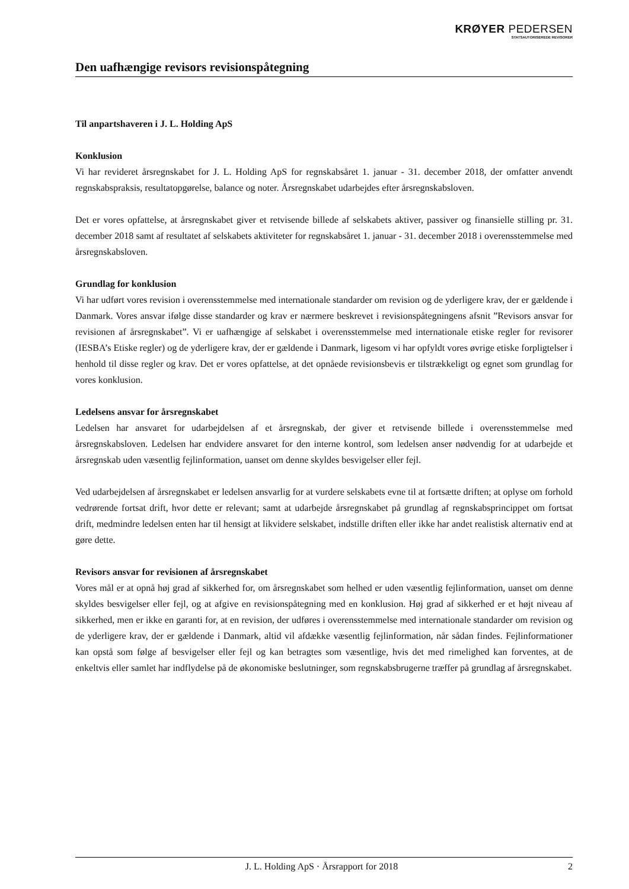KRØYER PEDERSEN
STATSAUTORISEREDE REVISORER
Den uafhængige revisors revisionspåtegning
Til anpartshaveren i J. L. Holding ApS
Konklusion
Vi har revideret årsregnskabet for J. L. Holding ApS for regnskabsåret 1. januar - 31. december 2018, der omfatter anvendt regnskabspraksis, resultatopgørelse, balance og noter. Årsregnskabet udarbejdes efter årsregnskabsloven.
Det er vores opfattelse, at årsregnskabet giver et retvisende billede af selskabets aktiver, passiver og finansielle stilling pr. 31. december 2018 samt af resultatet af selskabets aktiviteter for regnskabsåret 1. januar - 31. december 2018 i overensstemmelse med årsregnskabsloven.
Grundlag for konklusion
Vi har udført vores revision i overensstemmelse med internationale standarder om revision og de yderligere krav, der er gældende i Danmark. Vores ansvar ifølge disse standarder og krav er nærmere beskrevet i revisionspåtegningens afsnit ”Revisors ansvar for revisionen af årsregnskabet”. Vi er uafhængige af selskabet i overensstemmelse med internationale etiske regler for revisorer (IESBA’s Etiske regler) og de yderligere krav, der er gældende i Danmark, ligesom vi har opfyldt vores øvrige etiske forpligtelser i henhold til disse regler og krav. Det er vores opfattelse, at det opnåede revisionsbevis er tilstrækkeligt og egnet som grundlag for vores konklusion.
Ledelsens ansvar for årsregnskabet
Ledelsen har ansvaret for udarbejdelsen af et årsregnskab, der giver et retvisende billede i overensstemmelse med årsregnskabsloven. Ledelsen har endvidere ansvaret for den interne kontrol, som ledelsen anser nødvendig for at udarbejde et årsregnskab uden væsentlig fejlinformation, uanset om denne skyldes besvigelser eller fejl.
Ved udarbejdelsen af årsregnskabet er ledelsen ansvarlig for at vurdere selskabets evne til at fortsætte driften; at oplyse om forhold vedrørende fortsat drift, hvor dette er relevant; samt at udarbejde årsregnskabet på grundlag af regnskabsprincippet om fortsat drift, medmindre ledelsen enten har til hensigt at likvidere selskabet, indstille driften eller ikke har andet realistisk alternativ end at gøre dette.
Revisors ansvar for revisionen af årsregnskabet
Vores mål er at opnå høj grad af sikkerhed for, om årsregnskabet som helhed er uden væsentlig fejlinformation, uanset om denne skyldes besvigelser eller fejl, og at afgive en revisionspåtegning med en konklusion. Høj grad af sikkerhed er et højt niveau af sikkerhed, men er ikke en garanti for, at en revision, der udføres i overensstemmelse med internationale standarder om revision og de yderligere krav, der er gældende i Danmark, altid vil afdække væsentlig fejlinformation, når sådan findes. Fejlinformationer kan opstå som følge af besvigelser eller fejl og kan betragtes som væsentlige, hvis det med rimelighed kan forventes, at de enkeltvis eller samlet har indflydelse på de økonomiske beslutninger, som regnskabsbrugerne træffer på grundlag af årsregnskabet.
J. L. Holding ApS · Årsrapport for 2018 2